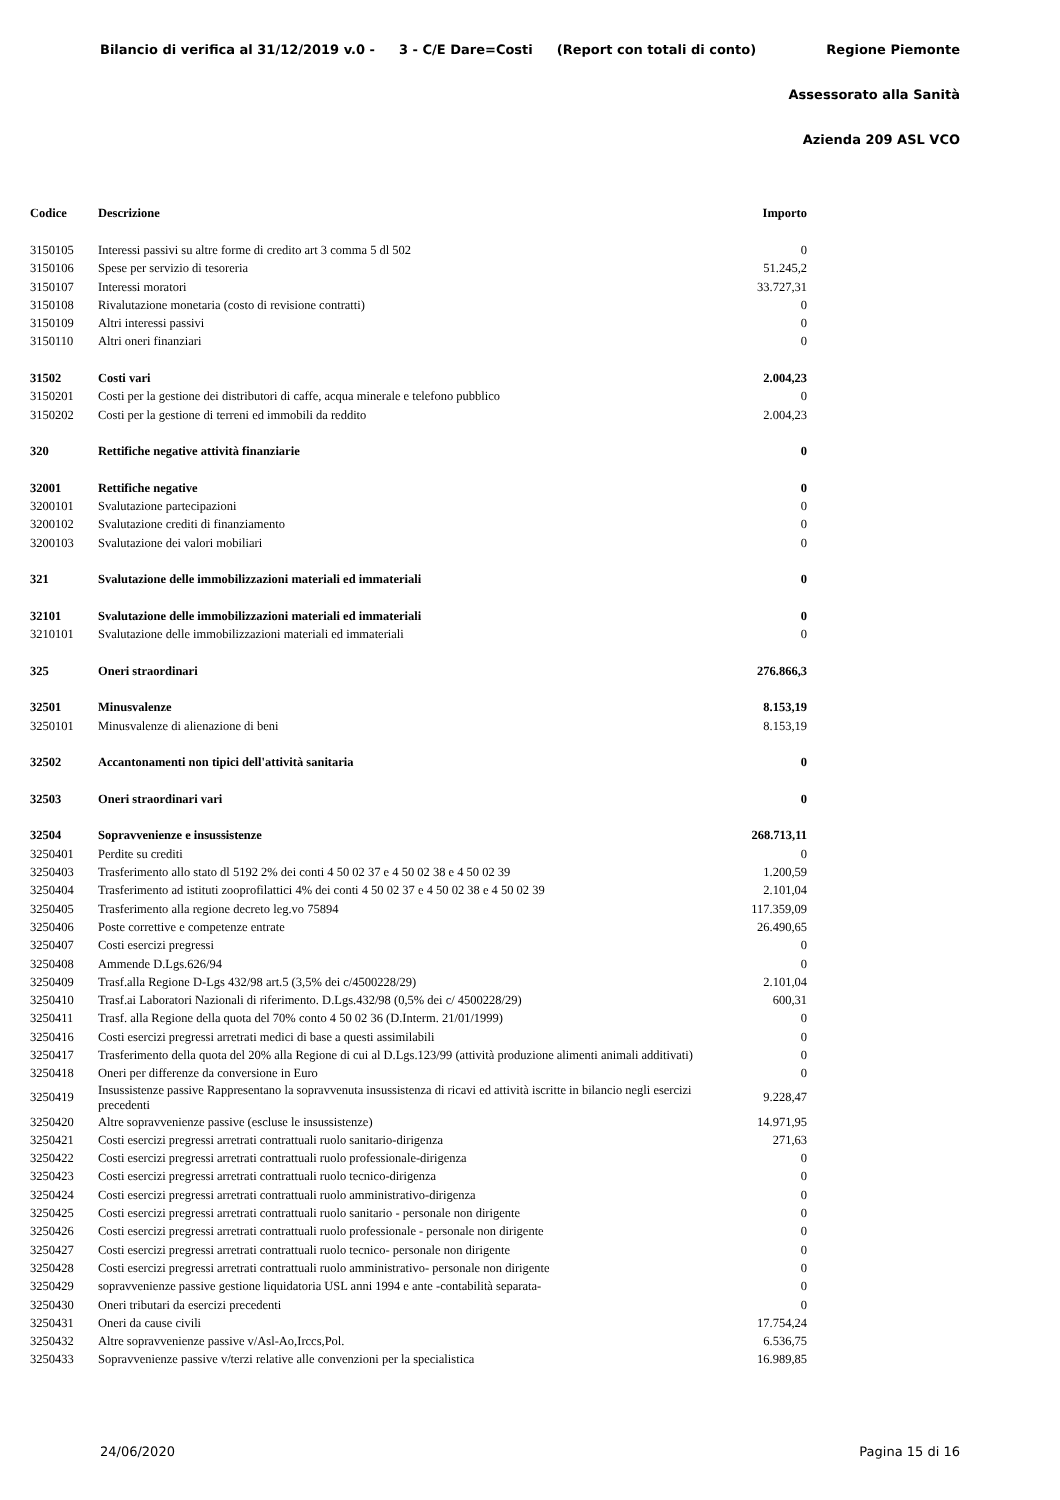Bilancio di verifica al 31/12/2019 v.0 - 3 - C/E Dare=Costi (Report con totali di conto) Regione Piemonte
Assessorato alla Sanità
Azienda 209 ASL VCO
| Codice | Descrizione | Importo |
| --- | --- | --- |
| 3150105 | Interessi passivi su altre forme di credito art 3 comma 5 dl 502 | 0 |
| 3150106 | Spese per servizio di tesoreria | 51.245,2 |
| 3150107 | Interessi moratori | 33.727,31 |
| 3150108 | Rivalutazione monetaria (costo di revisione contratti) | 0 |
| 3150109 | Altri interessi passivi | 0 |
| 3150110 | Altri oneri finanziari | 0 |
| 31502 | Costi vari | 2.004,23 |
| 3150201 | Costi per la gestione dei distributori di caffe, acqua minerale e telefono pubblico | 0 |
| 3150202 | Costi per la gestione di terreni ed immobili da reddito | 2.004,23 |
| 320 | Rettifiche negative attività finanziarie | 0 |
| 32001 | Rettifiche negative | 0 |
| 3200101 | Svalutazione partecipazioni | 0 |
| 3200102 | Svalutazione crediti di finanziamento | 0 |
| 3200103 | Svalutazione dei valori mobiliari | 0 |
| 321 | Svalutazione delle immobilizzazioni materiali ed immateriali | 0 |
| 32101 | Svalutazione delle immobilizzazioni materiali ed immateriali | 0 |
| 3210101 | Svalutazione delle immobilizzazioni materiali ed immateriali | 0 |
| 325 | Oneri straordinari | 276.866,3 |
| 32501 | Minusvalenze | 8.153,19 |
| 3250101 | Minusvalenze di alienazione di beni | 8.153,19 |
| 32502 | Accantonamenti non tipici dell'attività sanitaria | 0 |
| 32503 | Oneri straordinari vari | 0 |
| 32504 | Sopravvenienze e insussistenze | 268.713,11 |
| 3250401 | Perdite su crediti | 0 |
| 3250403 | Trasferimento allo stato dl 5192 2% dei conti 4 50 02 37 e 4 50 02 38 e 4 50 02 39 | 1.200,59 |
| 3250404 | Trasferimento ad istituti zooprofilattici 4% dei conti 4 50 02 37 e 4 50 02 38 e 4 50 02 39 | 2.101,04 |
| 3250405 | Trasferimento alla regione decreto leg.vo 75894 | 117.359,09 |
| 3250406 | Poste correttive e competenze entrate | 26.490,65 |
| 3250407 | Costi esercizi pregressi | 0 |
| 3250408 | Ammende D.Lgs.626/94 | 0 |
| 3250409 | Trasf.alla Regione D-Lgs 432/98 art.5 (3,5% dei c/4500228/29) | 2.101,04 |
| 3250410 | Trasf.ai Laboratori Nazionali di riferimento. D.Lgs.432/98 (0,5% dei c/ 4500228/29) | 600,31 |
| 3250411 | Trasf. alla Regione della quota del 70% conto 4 50 02 36 (D.Interm. 21/01/1999) | 0 |
| 3250416 | Costi esercizi pregressi arretrati medici di base a questi assimilabili | 0 |
| 3250417 | Trasferimento della quota del 20% alla Regione di cui al D.Lgs.123/99 (attività produzione alimenti animali additivati) | 0 |
| 3250418 | Oneri per differenze da conversione in Euro | 0 |
| 3250419 | Insussistenze passive Rappresentano la sopravvenuta insussistenza di ricavi ed attività iscritte in bilancio negli esercizi precedenti | 9.228,47 |
| 3250420 | Altre sopravvenienze passive (escluse le insussistenze) | 14.971,95 |
| 3250421 | Costi esercizi pregressi arretrati contrattuali ruolo sanitario-dirigenza | 271,63 |
| 3250422 | Costi esercizi pregressi arretrati contrattuali ruolo professionale-dirigenza | 0 |
| 3250423 | Costi esercizi pregressi arretrati contrattuali ruolo tecnico-dirigenza | 0 |
| 3250424 | Costi esercizi pregressi arretrati contrattuali ruolo amministrativo-dirigenza | 0 |
| 3250425 | Costi esercizi pregressi arretrati contrattuali ruolo sanitario - personale non dirigente | 0 |
| 3250426 | Costi esercizi pregressi arretrati contrattuali ruolo professionale - personale non dirigente | 0 |
| 3250427 | Costi esercizi pregressi arretrati contrattuali ruolo tecnico- personale non dirigente | 0 |
| 3250428 | Costi esercizi pregressi arretrati contrattuali ruolo amministrativo- personale non dirigente | 0 |
| 3250429 | sopravvenienze passive gestione liquidatoria USL anni 1994 e ante -contabilità separata- | 0 |
| 3250430 | Oneri tributari da esercizi precedenti | 0 |
| 3250431 | Oneri da cause civili | 17.754,24 |
| 3250432 | Altre sopravvenienze passive v/Asl-Ao,Irccs,Pol. | 6.536,75 |
| 3250433 | Sopravvenienze passive v/terzi relative alle convenzioni per la specialistica | 16.989,85 |
24/06/2020 Pagina 15 di 16